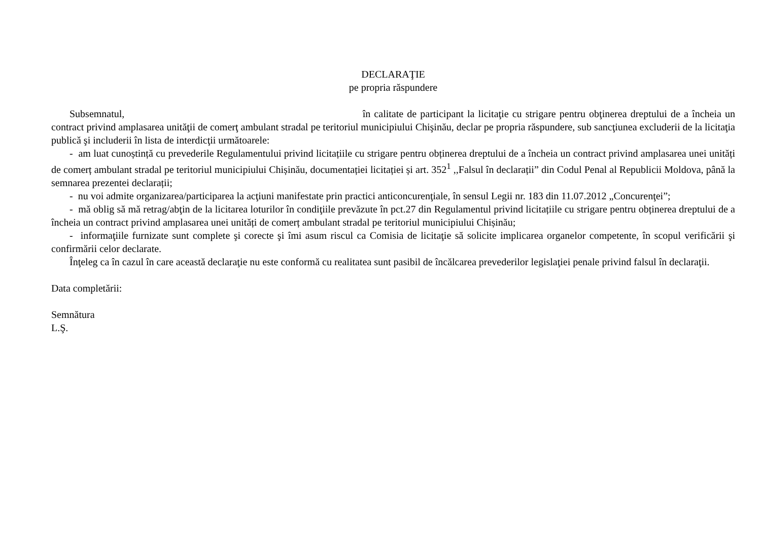DECLARAŢIE
pe propria răspundere
Subsemnatul, în calitate de participant la licitaţie cu strigare pentru obţinerea dreptului de a încheia un contract privind amplasarea unităţii de comerţ ambulant stradal pe teritoriul municipiului Chişinău, declar pe propria răspundere, sub sancţiunea excluderii de la licitaţia publică şi includerii în lista de interdicţii următoarele:
- am luat cunoștință cu prevederile Regulamentului privind licitațiile cu strigare pentru obținerea dreptului de a încheia un contract privind amplasarea unei unități de comerț ambulant stradal pe teritoriul municipiului Chișinău, documentației licitației și art. 352<sup>1</sup> ,,Falsul în declarații” din Codul Penal al Republicii Moldova, până la semnarea prezentei declarații;
- nu voi admite organizarea/participarea la acţiuni manifestate prin practici anticoncurenţiale, în sensul Legii nr. 183 din 11.07.2012 „Concurenţei”;
- mă oblig să mă retrag/abţin de la licitarea loturilor în condiţiile prevăzute în pct.27 din Regulamentul privind licitațiile cu strigare pentru obținerea dreptului de a încheia un contract privind amplasarea unei unități de comerț ambulant stradal pe teritoriul municipiului Chișinău;
- informaţiile furnizate sunt complete şi corecte şi îmi asum riscul ca Comisia de licitaţie să solicite implicarea organelor competente, în scopul verificării şi confirmării celor declarate.
Înţeleg ca în cazul în care această declaraţie nu este conformă cu realitatea sunt pasibil de încălcarea prevederilor legislaţiei penale privind falsul în declaraţii.
Data completării:
Semnătura
L.Ş.